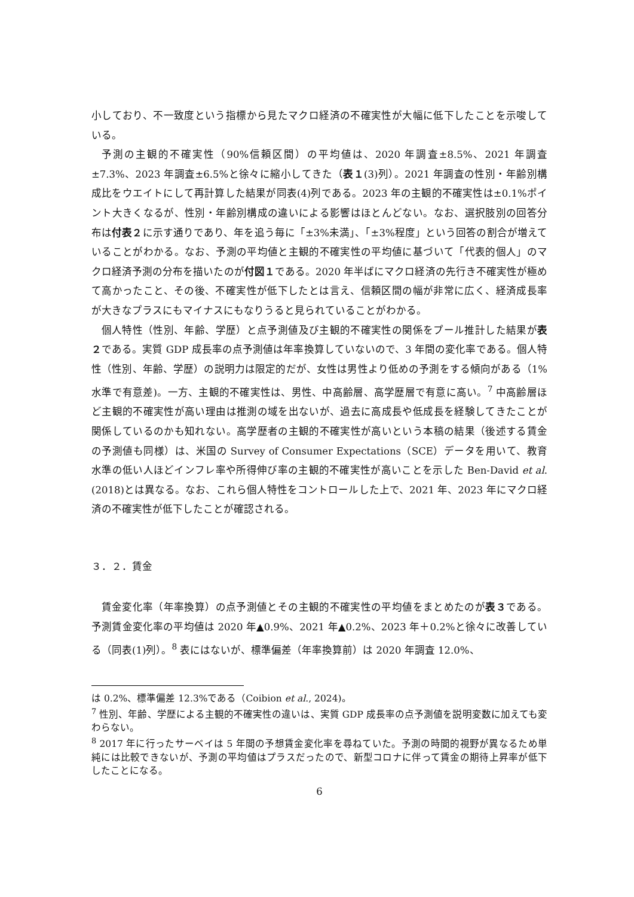小しており、不一致度という指標から見たマクロ経済の不確実性が大幅に低下したことを示唆している。
予測の主観的不確実性（90%信頼区間）の平均値は、2020 年調査±8.5%、2021 年調査±7.3%、2023 年調査±6.5%と徐々に縮小してきた（表１(3)列）。2021 年調査の性別・年齢別構成比をウエイトにして再計算した結果が同表(4)列である。2023 年の主観的不確実性は±0.1%ポイント大きくなるが、性別・年齢別構成の違いによる影響はほとんどない。なお、選択肢別の回答分布は付表２に示す通りであり、年を追う毎に「±3%未満」、「±3%程度」という回答の割合が増えていることがわかる。なお、予測の平均値と主観的不確実性の平均値に基づいて「代表的個人」のマクロ経済予測の分布を描いたのが付図１である。2020 年半ばにマクロ経済の先行き不確実性が極めて高かったこと、その後、不確実性が低下したとは言え、信頼区間の幅が非常に広く、経済成長率が大きなプラスにもマイナスにもなりうると見られていることがわかる。
個人特性（性別、年齢、学歴）と点予測値及び主観的不確実性の関係をプール推計した結果が表２である。実質 GDP 成長率の点予測値は年率換算していないので、3 年間の変化率である。個人特性（性別、年齢、学歴）の説明力は限定的だが、女性は男性より低めの予測をする傾向がある（1%水準で有意差)。一方、主観的不確実性は、男性、中高齢層、高学歴層で有意に高い。<sup>7</sup> 中高齢層ほど主観的不確実性が高い理由は推測の域を出ないが、過去に高成長や低成長を経験してきたことが関係しているのかも知れない。高学歴者の主観的不確実性が高いという本稿の結果（後述する賃金の予測値も同様）は、米国の Survey of Consumer Expectations（SCE）データを用いて、教育水準の低い人ほどインフレ率や所得伸び率の主観的不確実性が高いことを示した Ben-David et al. (2018)とは異なる。なお、これら個人特性をコントロールした上で、2021 年、2023 年にマクロ経済の不確実性が低下したことが確認される。
３．２．賃金
賃金変化率（年率換算）の点予測値とその主観的不確実性の平均値をまとめたのが表３である。予測賃金変化率の平均値は 2020 年▲0.9%、2021 年▲0.2%、2023 年＋0.2%と徐々に改善している（同表(1)列）。<sup>8</sup> 表にはないが、標準偏差（年率換算前）は 2020 年調査 12.0%、
は 0.2%、標準偏差 12.3%である（Coibion et al., 2024)。
<sup>7</sup> 性別、年齢、学歴による主観的不確実性の違いは、実質 GDP 成長率の点予測値を説明変数に加えても変わらない。
<sup>8</sup> 2017 年に行ったサーベイは 5 年間の予想賃金変化率を尋ねていた。予測の時間的視野が異なるため単純には比較できないが、予測の平均値はプラスだったので、新型コロナに伴って賃金の期待上昇率が低下したことになる。
6